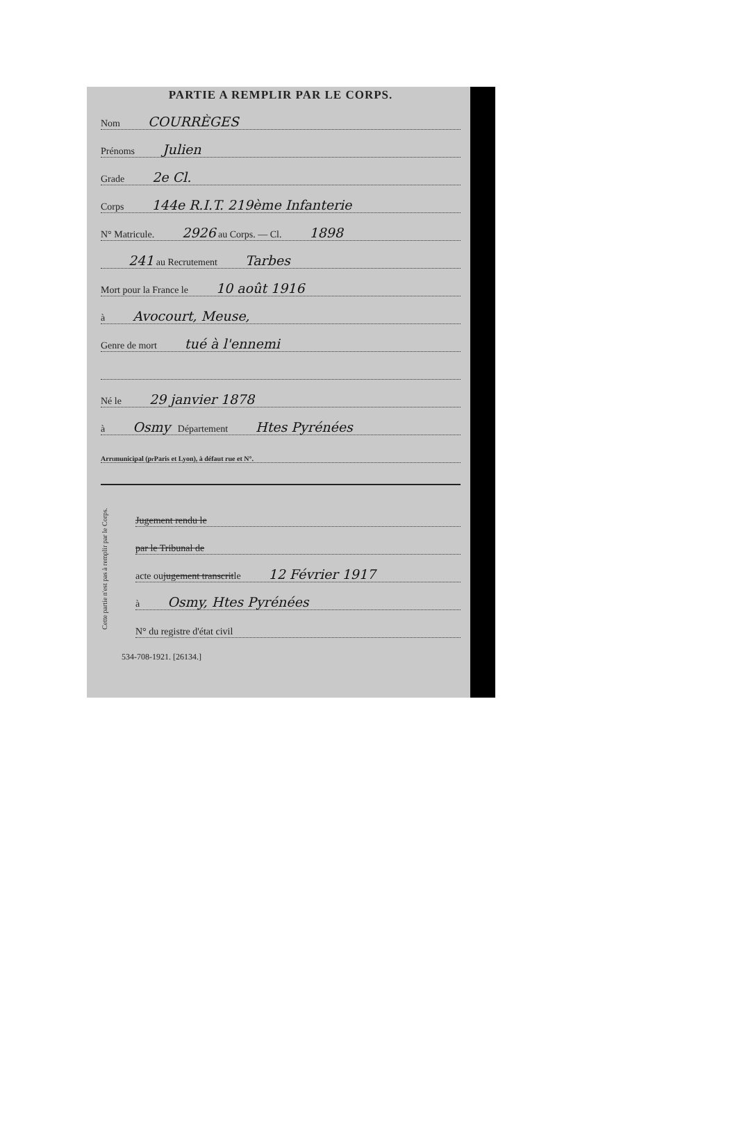PARTIE A REMPLIR PAR LE CORPS.
Nom COURRÈGES
Prénoms Julien
Grade 2e Cl.
Corps 144e R.I.T. 219ème Infanterie
N° Matricule. 2926 au Corps. — Cl. 1898
241 au Recrutement Tarbes
Mort pour la France le 10 août 1916
à Avocourt, Meuse,
Genre de mort tué à l'ennemi
Né le 29 janvier 1878
à Osmy Département Htes Pyrénées
Arr<sup>t</sup> municipal (p<sup>r</sup> Paris et Lyon), à défaut rue et N°.
Cette partie n'est pas à remplir par le Corps.
Jugement rendu le
par le Tribunal de
acte ou jugement transcrit le 12 Février 1917
à Osmy, Htes Pyrénées
N° du registre d'état civil
534-708-1921. [26134.]